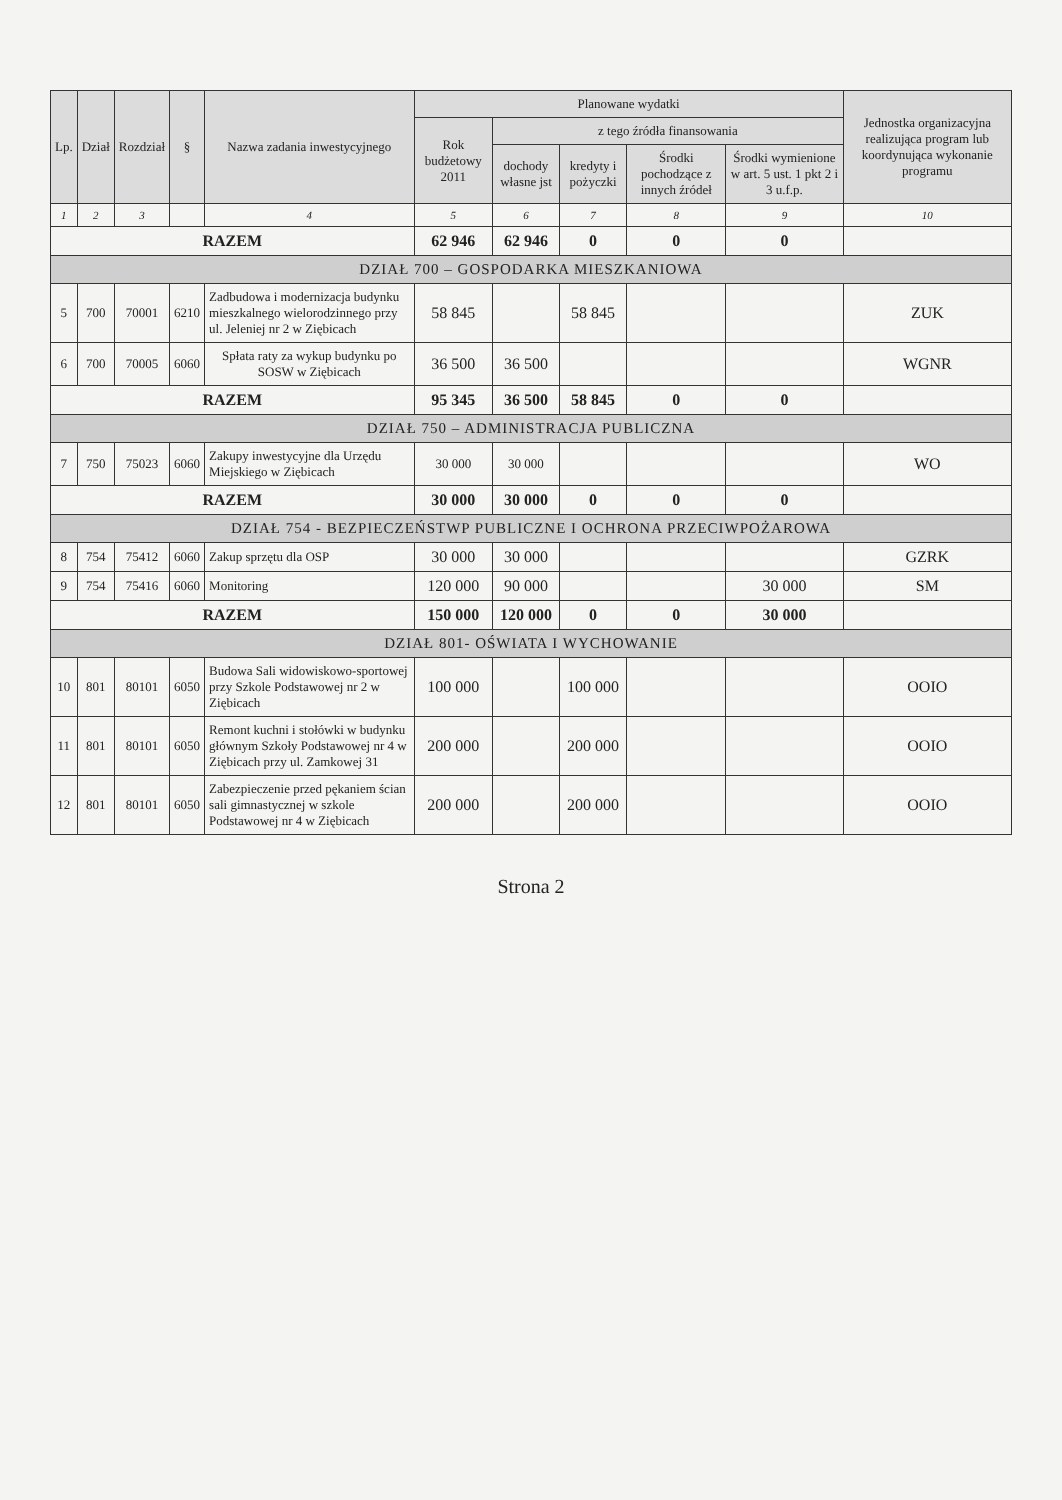| Lp. | Dział | Rozdział | § | Nazwa zadania inwestycyjnego | Planowane wydatki | | | | | Jednostka organizacyjna realizująca program lub koordynująca wykonanie programu |
| --- | --- | --- | --- | --- | --- | --- | --- | --- | --- | --- |
| | | | | | Rok budżetowy 2011 | z tego źródła finansowania | | | | |
| | | | | | | dochody własne jst | kredyty i pożyczki | Środki pochodzące z innych źródeł | Środki wymienione w art. 5 ust. 1 pkt 2 i 3 u.f.p. | |
| 1 | 2 | 3 | | 4 | 5 | 6 | 7 | 8 | 9 | 10 |
| RAZEM | | | | | 62 946 | 62 946 | 0 | 0 | 0 | |
| DZIAŁ 700 – GOSPODARKA MIESZKANIOWA | | | | | | | | | | |
| 5 | 700 | 70001 | 6210 | Zadbudowa i modernizacja budynku mieszkalnego wielorodzinnego przy ul. Jeleniej nr 2 w Ziębicach | 58 845 | | 58 845 | | | ZUK |
| 6 | 700 | 70005 | 6060 | Spłata raty za wykup budynku po SOSW w Ziębicach | 36 500 | 36 500 | | | | WGNR |
| RAZEM | | | | | 95 345 | 36 500 | 58 845 | 0 | 0 | |
| DZIAŁ 750 – ADMINISTRACJA PUBLICZNA | | | | | | | | | | |
| 7 | 750 | 75023 | 6060 | Zakupy inwestycyjne dla Urzędu Miejskiego w Ziębicach | 30 000 | 30 000 | | | | WO |
| RAZEM | | | | | 30 000 | 30 000 | 0 | 0 | 0 | |
| DZIAŁ 754 - BEZPIECZEŃSTWP PUBLICZNE I OCHRONA PRZECIWPOŻAROWA | | | | | | | | | | |
| 8 | 754 | 75412 | 6060 | Zakup sprzętu dla OSP | 30 000 | 30 000 | | | | GZRK |
| 9 | 754 | 75416 | 6060 | Monitoring | 120 000 | 90 000 | | | 30 000 | SM |
| RAZEM | | | | | 150 000 | 120 000 | 0 | 0 | 30 000 | |
| DZIAŁ 801- OŚWIATA I WYCHOWANIE | | | | | | | | | | |
| 10 | 801 | 80101 | 6050 | Budowa Sali widowiskowo-sportowej przy Szkole Podstawowej nr 2 w Ziębicach | 100 000 | | 100 000 | | | OOIO |
| 11 | 801 | 80101 | 6050 | Remont kuchni i stołówki w budynku głównym Szkoły Podstawowej nr 4 w Ziębicach przy ul. Zamkowej 31 | 200 000 | | 200 000 | | | OOIO |
| 12 | 801 | 80101 | 6050 | Zabezpieczenie przed pękaniem ścian sali gimnastycznej w szkole Podstawowej nr 4 w Ziębicach | 200 000 | | 200 000 | | | OOIO |
Strona 2